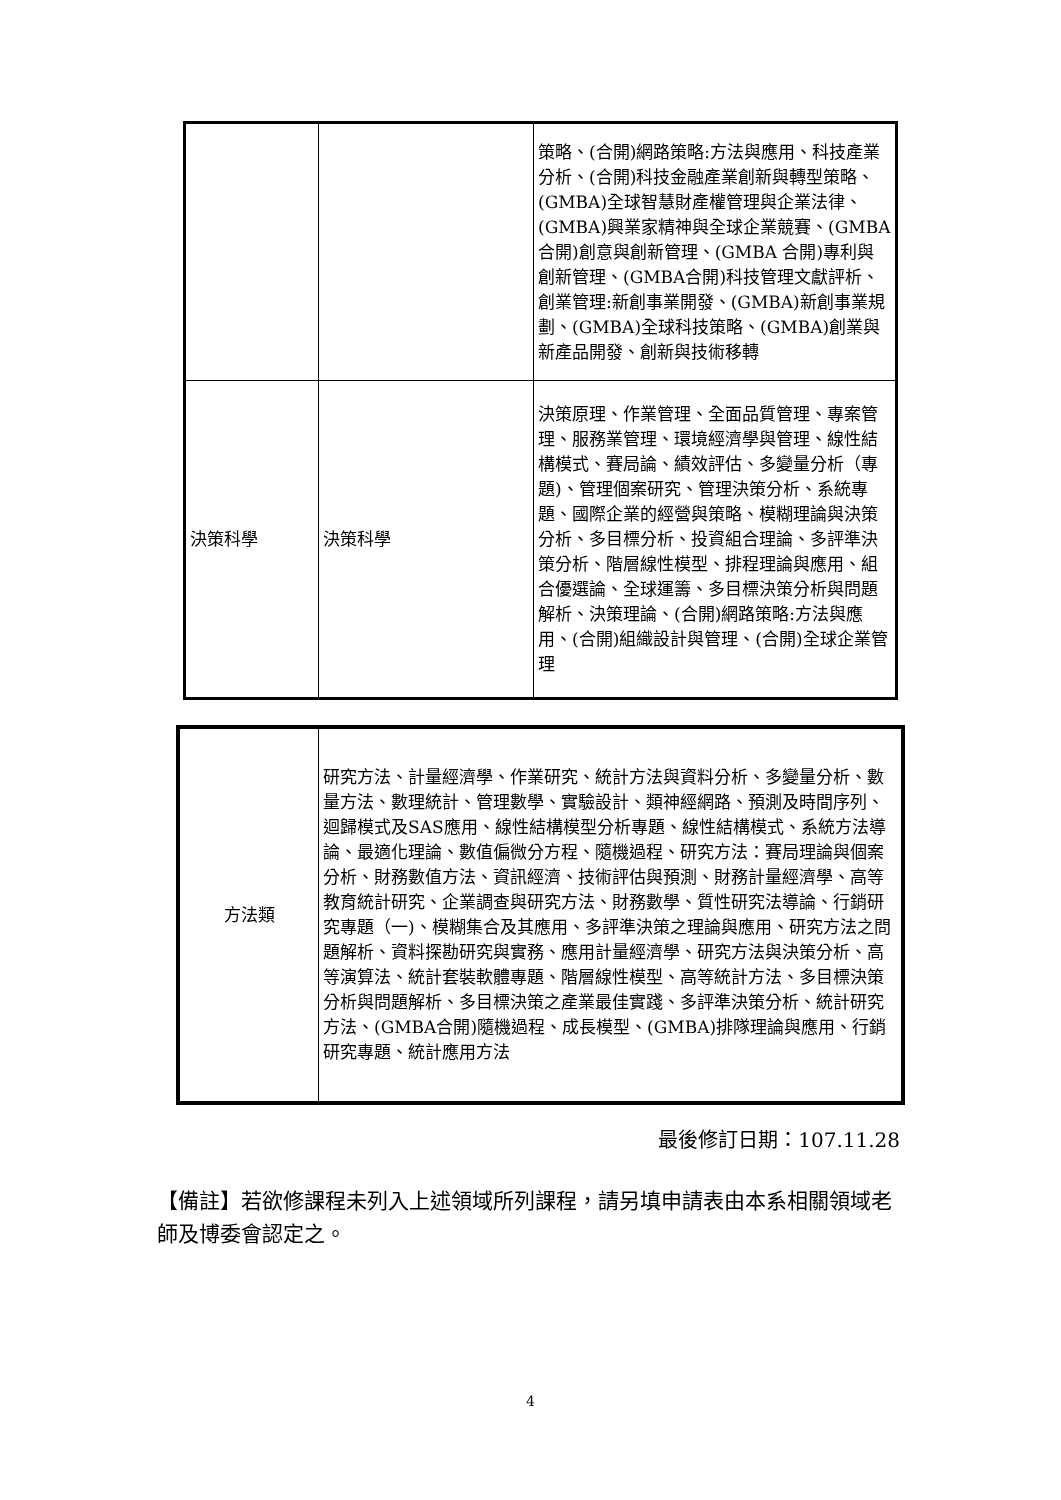| | | 策略、(合開)網路策略:方法與應用、科技產業分析、(合開)科技金融產業創新與轉型策略、(GMBA)全球智慧財產權管理與企業法律、(GMBA)興業家精神與全球企業競賽、(GMBA合開)創意與創新管理、(GMBA 合開)專利與創新管理、(GMBA合開)科技管理文獻評析、創業管理:新創事業開發、(GMBA)新創事業規劃、(GMBA)全球科技策略、(GMBA)創業與新產品開發、創新與技術移轉 |
| 決策科學 | 決策科學 | 決策原理、作業管理、全面品質管理、專案管理、服務業管理、環境經濟學與管理、線性結構模式、賽局論、績效評估、多變量分析（專題)、管理個案研究、管理決策分析、系統專題、國際企業的經營與策略、模糊理論與決策分析、多目標分析、投資組合理論、多評準決策分析、階層線性模型、排程理論與應用、組合優選論、全球運籌、多目標決策分析與問題解析、決策理論、(合開)網路策略:方法與應用、(合開)組織設計與管理、(合開)全球企業管理 |
| 方法類 | 研究方法、計量經濟學、作業研究、統計方法與資料分析、多變量分析、數量方法、數理統計、管理數學、實驗設計、類神經網路、預測及時間序列、迴歸模式及SAS應用、線性結構模型分析專題、線性結構模式、系統方法導論、最適化理論、數值偏微分方程、隨機過程、研究方法：賽局理論與個案分析、財務數值方法、資訊經濟、技術評估與預測、財務計量經濟學、高等教育統計研究、企業調查與研究方法、財務數學、質性研究法導論、行銷研究專題（一)、模糊集合及其應用、多評準決策之理論與應用、研究方法之問題解析、資料探勘研究與實務、應用計量經濟學、研究方法與決策分析、高等演算法、統計套裝軟體專題、階層線性模型、高等統計方法、多目標決策分析與問題解析、多目標決策之產業最佳實踐、多評準決策分析、統計研究方法、(GMBA合開)隨機過程、成長模型、(GMBA)排隊理論與應用、行銷研究專題、統計應用方法 |
最後修訂日期：107.11.28
【備註】若欲修課程未列入上述領域所列課程，請另填申請表由本系相關領域老師及博委會認定之。
4